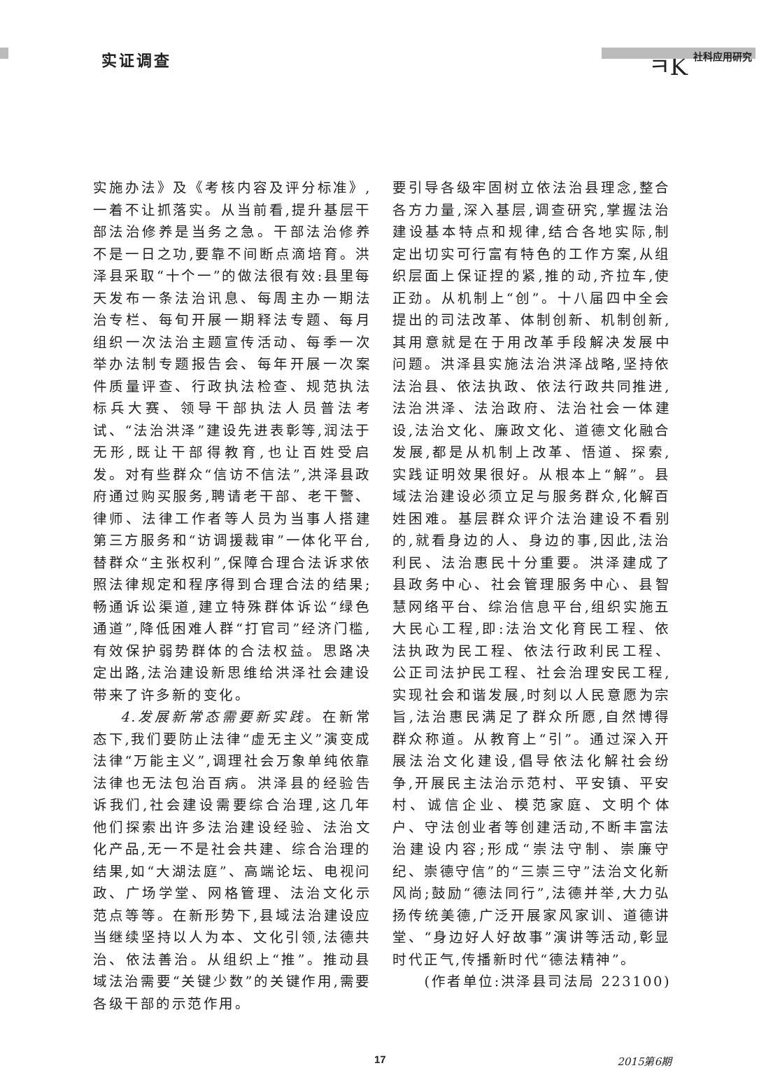实证调查
ㅋK 社科应用研究
实施办法》及《考核内容及评分标准》,一着不让抓落实。从当前看,提升基层干部法治修养是当务之急。干部法治修养不是一日之功,要靠不间断点滴培育。洪泽县采取“十个一”的做法很有效:县里每天发布一条法治讯息、每周主办一期法治专栏、每旬开展一期释法专题、每月组织一次法治主题宣传活动、每季一次举办法制专题报告会、每年开展一次案件质量评查、行政执法检查、规范执法标兵大赛、领导干部执法人员普法考试、“法治洪泽”建设先进表彰等,润法于无形,既让干部得教育,也让百姓受启发。对有些群众“信访不信法”,洪泽县政府通过购买服务,聘请老干部、老干警、律师、法律工作者等人员为当事人搭建第三方服务和“访调援裁审”一体化平台,替群众“主张权利”,保障合理合法诉求依照法律规定和程序得到合理合法的结果;畅通诉讼渠道,建立特殊群体诉讼“绿色通道”,降低困难人群“打官司”经济门槛,有效保护弱势群体的合法权益。思路决定出路,法治建设新思维给洪泽社会建设带来了许多新的变化。
4.发展新常态需要新实践。在新常态下,我们要防止法律“虚无主义”演变成法律“万能主义”,调理社会万象单纯依靠法律也无法包治百病。洪泽县的经验告诉我们,社会建设需要综合治理,这几年他们探索出许多法治建设经验、法治文化产品,无一不是社会共建、综合治理的结果,如“大湖法庭”、高端论坛、电视问政、广场学堂、网格管理、法治文化示范点等等。在新形势下,县域法治建设应当继续坚持以人为本、文化引领,法德共治、依法善治。从组织上“推”。推动县域法治需要“关键少数”的关键作用,需要各级干部的示范作用。
要引导各级牢固树立依法治县理念,整合各方力量,深入基层,调查研究,掌握法治建设基本特点和规律,结合各地实际,制定出切实可行富有特色的工作方案,从组织层面上保证捏的紧,推的动,齐拉车,使正劲。从机制上“创”。十八届四中全会提出的司法改革、体制创新、机制创新,其用意就是在于用改革手段解决发展中问题。洪泽县实施法治洪泽战略,坚持依法治县、依法执政、依法行政共同推进,法治洪泽、法治政府、法治社会一体建设,法治文化、廉政文化、道德文化融合发展,都是从机制上改革、悟道、探索,实践证明效果很好。从根本上“解”。县域法治建设必须立足与服务群众,化解百姓困难。基层群众评介法治建设不看别的,就看身边的人、身边的事,因此,法治利民、法治惠民十分重要。洪泽建成了县政务中心、社会管理服务中心、县智慧网络平台、综治信息平台,组织实施五大民心工程,即:法治文化育民工程、依法执政为民工程、依法行政利民工程、公正司法护民工程、社会治理安民工程,实现社会和谐发展,时刻以人民意愿为宗旨,法治惠民满足了群众所愿,自然博得群众称道。从教育上“引”。通过深入开展法治文化建设,倡导依法化解社会纷争,开展民主法治示范村、平安镇、平安村、诚信企业、模范家庭、文明个体户、守法创业者等创建活动,不断丰富法治建设内容;形成“崇法守制、崇廉守纪、崇德守信”的“三崇三守”法治文化新风尚;鼓励“德法同行”,法德并举,大力弘扬传统美德,广泛开展家风家训、道德讲堂、“身边好人好故事”演讲等活动,彰显时代正气,传播新时代“德法精神”。
(作者单位:洪泽县司法局 223100)
17 2015第6期